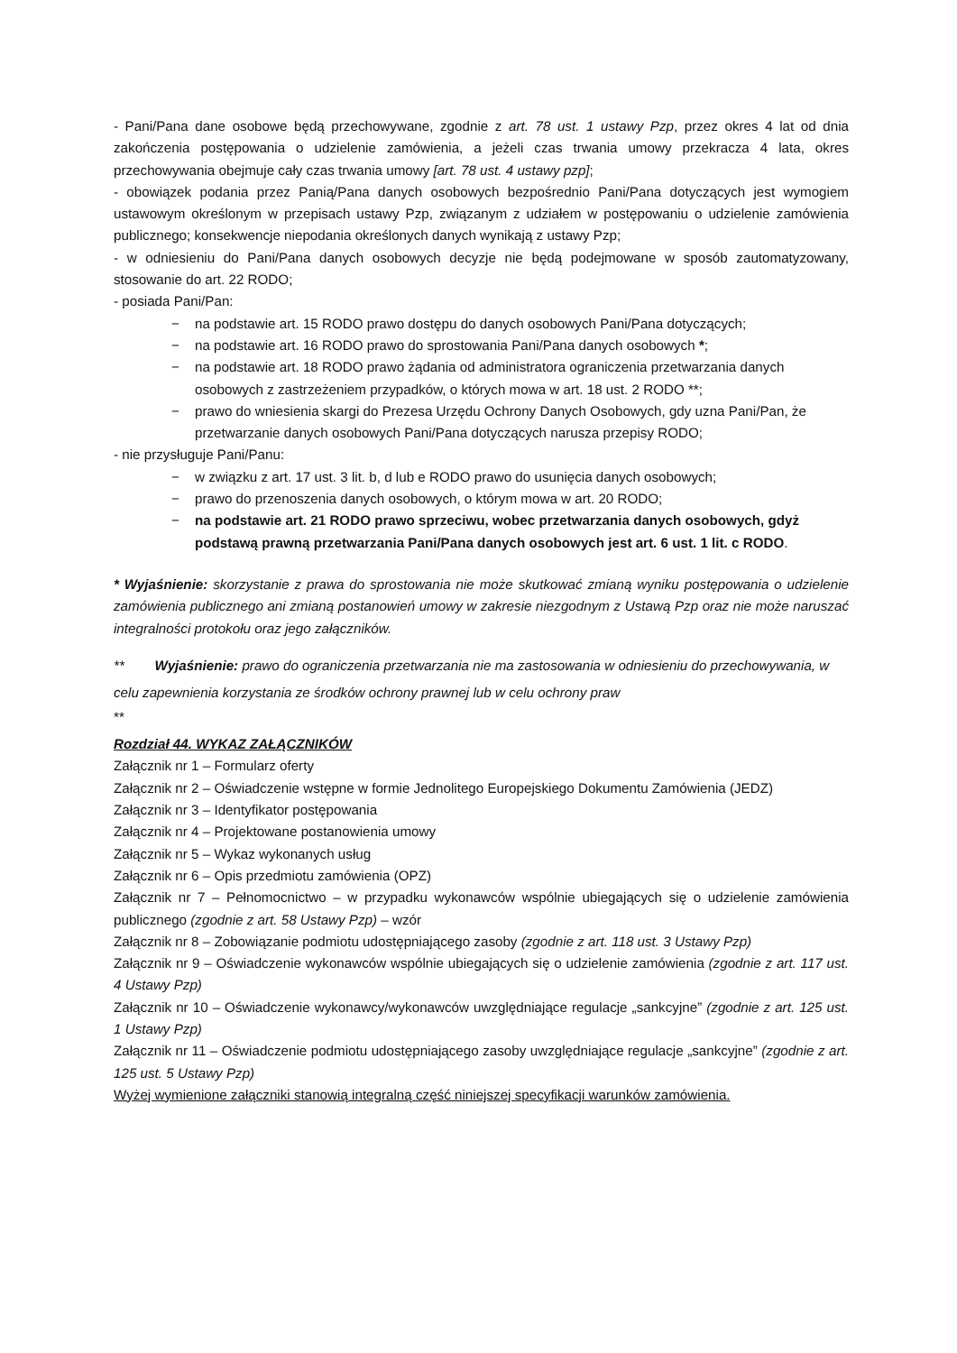- Pani/Pana dane osobowe będą przechowywane, zgodnie z art. 78 ust. 1 ustawy Pzp, przez okres 4 lat od dnia zakończenia postępowania o udzielenie zamówienia, a jeżeli czas trwania umowy przekracza 4 lata, okres przechowywania obejmuje cały czas trwania umowy [art. 78 ust. 4 ustawy pzp];
- obowiązek podania przez Panią/Pana danych osobowych bezpośrednio Pani/Pana dotyczących jest wymogiem ustawowym określonym w przepisach ustawy Pzp, związanym z udziałem w postępowaniu o udzielenie zamówienia publicznego; konsekwencje niepodania określonych danych wynikają z ustawy Pzp;
- w odniesieniu do Pani/Pana danych osobowych decyzje nie będą podejmowane w sposób zautomatyzowany, stosowanie do art. 22 RODO;
- posiada Pani/Pan:
− na podstawie art. 15 RODO prawo dostępu do danych osobowych Pani/Pana dotyczących;
− na podstawie art. 16 RODO prawo do sprostowania Pani/Pana danych osobowych *;
− na podstawie art. 18 RODO prawo żądania od administratora ograniczenia przetwarzania danych osobowych z zastrzeżeniem przypadków, o których mowa w art. 18 ust. 2 RODO **;
− prawo do wniesienia skargi do Prezesa Urzędu Ochrony Danych Osobowych, gdy uzna Pani/Pan, że przetwarzanie danych osobowych Pani/Pana dotyczących narusza przepisy RODO;
- nie przysługuje Pani/Panu:
− w związku z art. 17 ust. 3 lit. b, d lub e RODO prawo do usunięcia danych osobowych;
− prawo do przenoszenia danych osobowych, o którym mowa w art. 20 RODO;
− na podstawie art. 21 RODO prawo sprzeciwu, wobec przetwarzania danych osobowych, gdyż podstawą prawną przetwarzania Pani/Pana danych osobowych jest art. 6 ust. 1 lit. c RODO.
* Wyjaśnienie: skorzystanie z prawa do sprostowania nie może skutkować zmianą wyniku postępowania o udzielenie zamówienia publicznego ani zmianą postanowień umowy w zakresie niezgodnym z Ustawą Pzp oraz nie może naruszać integralności protokołu oraz jego załączników.
** Wyjaśnienie: prawo do ograniczenia przetwarzania nie ma zastosowania w odniesieniu do przechowywania, w celu zapewnienia korzystania ze środków ochrony prawnej lub w celu ochrony praw
**
Rozdział 44. WYKAZ ZAŁĄCZNIKÓW
Załącznik nr 1 – Formularz oferty
Załącznik nr 2 – Oświadczenie wstępne w formie Jednolitego Europejskiego Dokumentu Zamówienia (JEDZ)
Załącznik nr 3 – Identyfikator postępowania
Załącznik nr 4 – Projektowane postanowienia umowy
Załącznik nr 5 – Wykaz wykonanych usług
Załącznik nr 6 – Opis przedmiotu zamówienia (OPZ)
Załącznik nr 7 – Pełnomocnictwo – w przypadku wykonawców wspólnie ubiegających się o udzielenie zamówienia publicznego (zgodnie z art. 58 Ustawy Pzp) – wzór
Załącznik nr 8 – Zobowiązanie podmiotu udostępniającego zasoby (zgodnie z art. 118 ust. 3 Ustawy Pzp)
Załącznik nr 9 – Oświadczenie wykonawców wspólnie ubiegających się o udzielenie zamówienia (zgodnie z art. 117 ust. 4 Ustawy Pzp)
Załącznik nr 10 – Oświadczenie wykonawcy/wykonawców uwzględniające regulacje „sankcyjne” (zgodnie z art. 125 ust. 1 Ustawy Pzp)
Załącznik nr 11 – Oświadczenie podmiotu udostępniającego zasoby uwzględniające regulacje „sankcyjne” (zgodnie z art. 125 ust. 5 Ustawy Pzp)
Wyżej wymienione załączniki stanowią integralną część niniejszej specyfikacji warunków zamówienia.